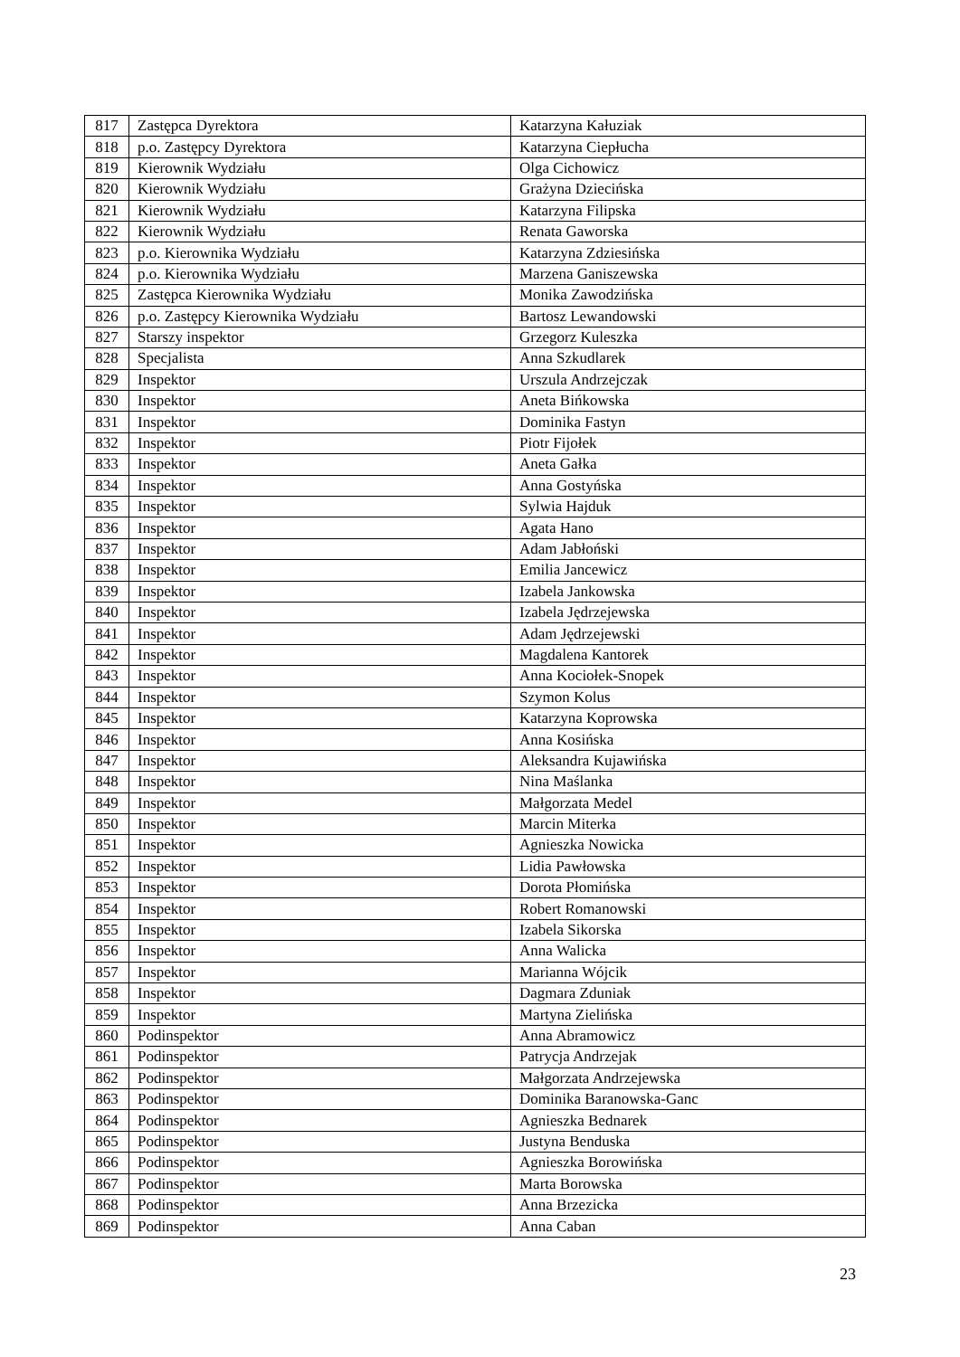| 817 | Zastępca Dyrektora | Katarzyna Kałuziak |
| 818 | p.o. Zastępcy Dyrektora | Katarzyna Ciepłucha |
| 819 | Kierownik Wydziału | Olga Cichowicz |
| 820 | Kierownik Wydziału | Grażyna Dziecińska |
| 821 | Kierownik Wydziału | Katarzyna Filipska |
| 822 | Kierownik Wydziału | Renata Gaworska |
| 823 | p.o. Kierownika Wydziału | Katarzyna Zdziesińska |
| 824 | p.o. Kierownika Wydziału | Marzena Ganiszewska |
| 825 | Zastępca Kierownika Wydziału | Monika Zawodzińska |
| 826 | p.o. Zastępcy Kierownika Wydziału | Bartosz Lewandowski |
| 827 | Starszy inspektor | Grzegorz Kuleszka |
| 828 | Specjalista | Anna Szkudlarek |
| 829 | Inspektor | Urszula Andrzejczak |
| 830 | Inspektor | Aneta Bińkowska |
| 831 | Inspektor | Dominika Fastyn |
| 832 | Inspektor | Piotr Fijołek |
| 833 | Inspektor | Aneta Gałka |
| 834 | Inspektor | Anna Gostyńska |
| 835 | Inspektor | Sylwia Hajduk |
| 836 | Inspektor | Agata Hano |
| 837 | Inspektor | Adam Jabłoński |
| 838 | Inspektor | Emilia Jancewicz |
| 839 | Inspektor | Izabela Jankowska |
| 840 | Inspektor | Izabela Jędrzejewska |
| 841 | Inspektor | Adam Jędrzejewski |
| 842 | Inspektor | Magdalena Kantorek |
| 843 | Inspektor | Anna Kociołek-Snopek |
| 844 | Inspektor | Szymon Kolus |
| 845 | Inspektor | Katarzyna Koprowska |
| 846 | Inspektor | Anna Kosińska |
| 847 | Inspektor | Aleksandra Kujawińska |
| 848 | Inspektor | Nina Maślanka |
| 849 | Inspektor | Małgorzata Medel |
| 850 | Inspektor | Marcin Miterka |
| 851 | Inspektor | Agnieszka Nowicka |
| 852 | Inspektor | Lidia Pawłowska |
| 853 | Inspektor | Dorota Płomińska |
| 854 | Inspektor | Robert Romanowski |
| 855 | Inspektor | Izabela Sikorska |
| 856 | Inspektor | Anna Walicka |
| 857 | Inspektor | Marianna Wójcik |
| 858 | Inspektor | Dagmara Zduniak |
| 859 | Inspektor | Martyna Zielińska |
| 860 | Podinspektor | Anna Abramowicz |
| 861 | Podinspektor | Patrycja Andrzejak |
| 862 | Podinspektor | Małgorzata Andrzejewska |
| 863 | Podinspektor | Dominika Baranowska-Ganc |
| 864 | Podinspektor | Agnieszka Bednarek |
| 865 | Podinspektor | Justyna Benduska |
| 866 | Podinspektor | Agnieszka Borowińska |
| 867 | Podinspektor | Marta Borowska |
| 868 | Podinspektor | Anna Brzezicka |
| 869 | Podinspektor | Anna Caban |
23